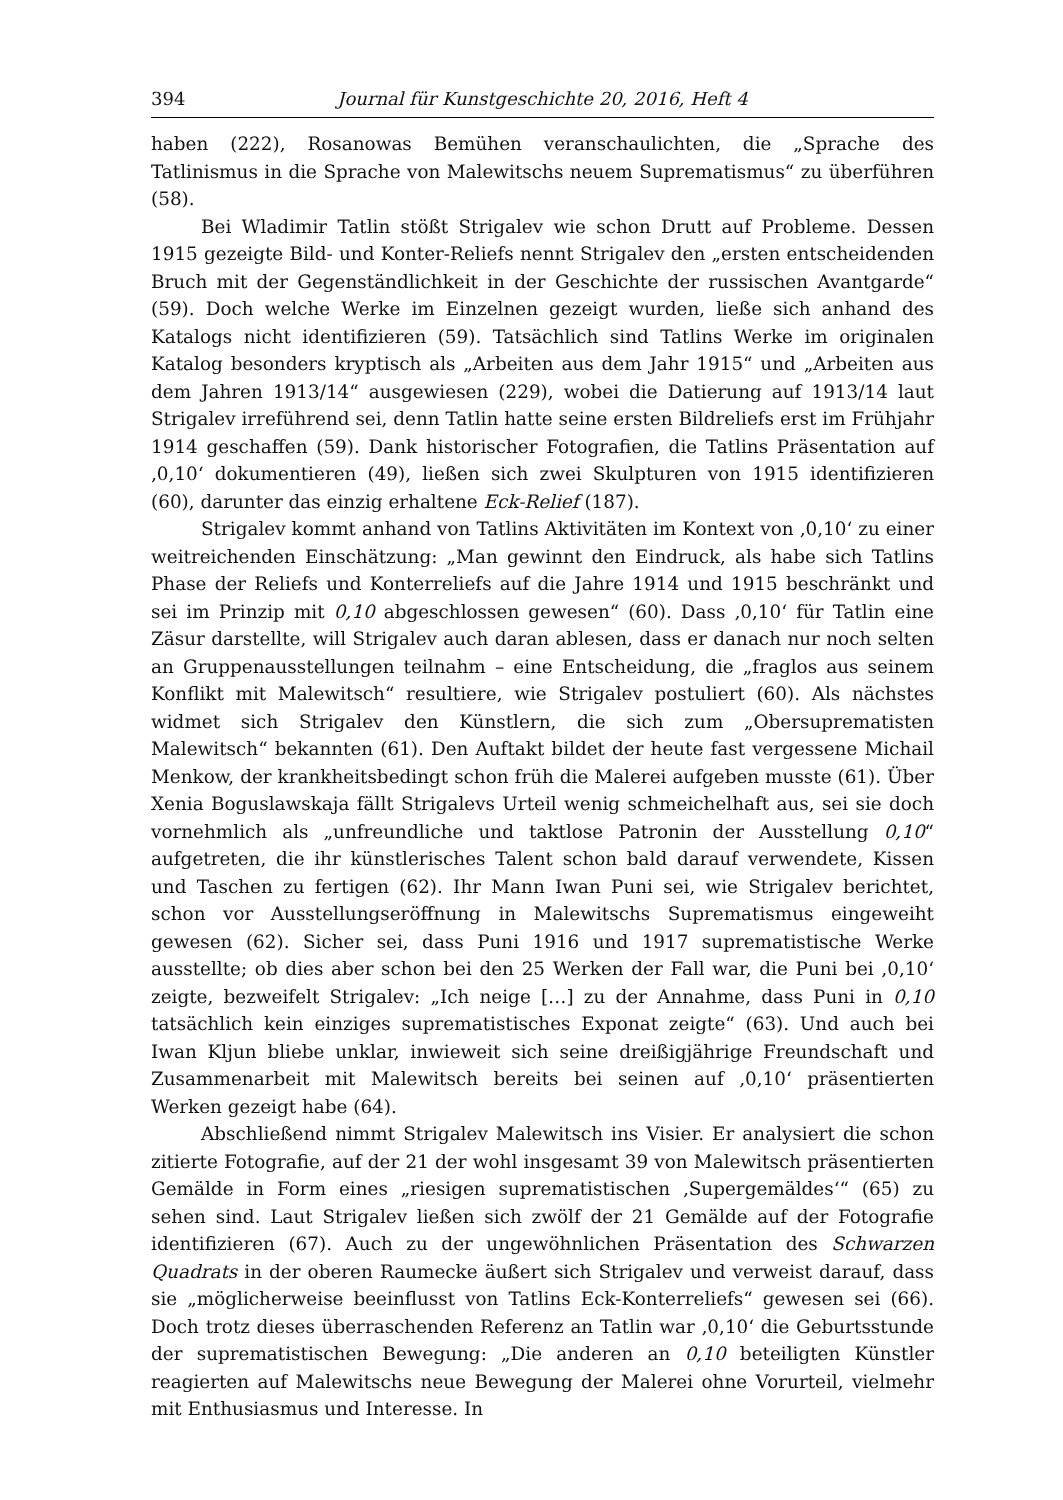394 Journal für Kunstgeschichte 20, 2016, Heft 4
haben (222), Rosanowas Bemühen veranschaulichten, die „Sprache des Tatlinismus in die Sprache von Malewitschs neuem Suprematismus“ zu überführen (58).
Bei Wladimir Tatlin stößt Strigalev wie schon Drutt auf Probleme. Dessen 1915 gezeigte Bild- und Konter-Reliefs nennt Strigalev den „ersten entscheidenden Bruch mit der Gegenständlichkeit in der Geschichte der russischen Avantgarde“ (59). Doch welche Werke im Einzelnen gezeigt wurden, ließe sich anhand des Katalogs nicht identifizieren (59). Tatsächlich sind Tatlins Werke im originalen Katalog besonders kryptisch als „Arbeiten aus dem Jahr 1915“ und „Arbeiten aus dem Jahren 1913/14“ ausgewiesen (229), wobei die Datierung auf 1913/14 laut Strigalev irreführend sei, denn Tatlin hatte seine ersten Bildreliefs erst im Frühjahr 1914 geschaffen (59). Dank historischer Fotografien, die Tatlins Präsentation auf ‚0,10‘ dokumentieren (49), ließen sich zwei Skulpturen von 1915 identifizieren (60), darunter das einzig erhaltene Eck-Relief (187).
Strigalev kommt anhand von Tatlins Aktivitäten im Kontext von ‚0,10‘ zu einer weitreichenden Einschätzung: „Man gewinnt den Eindruck, als habe sich Tatlins Phase der Reliefs und Konterreliefs auf die Jahre 1914 und 1915 beschränkt und sei im Prinzip mit 0,10 abgeschlossen gewesen“ (60). Dass ‚0,10‘ für Tatlin eine Zäsur darstellte, will Strigalev auch daran ablesen, dass er danach nur noch selten an Gruppenausstellungen teilnahm – eine Entscheidung, die „fraglos aus seinem Konflikt mit Malewitsch“ resultiere, wie Strigalev postuliert (60). Als nächstes widmet sich Strigalev den Künstlern, die sich zum „Obersuprematisten Malewitsch“ bekannten (61). Den Auftakt bildet der heute fast vergessene Michail Menkow, der krankheitsbedingt schon früh die Malerei aufgeben musste (61). Über Xenia Boguslawskaja fällt Strigalevs Urteil wenig schmeichelhaft aus, sei sie doch vornehmlich als „unfreundliche und taktlose Patronin der Ausstellung 0,10“ aufgetreten, die ihr künstlerisches Talent schon bald darauf verwendete, Kissen und Taschen zu fertigen (62). Ihr Mann Iwan Puni sei, wie Strigalev berichtet, schon vor Ausstellungseröffnung in Malewitschs Suprematismus eingeweiht gewesen (62). Sicher sei, dass Puni 1916 und 1917 suprematistische Werke ausstellte; ob dies aber schon bei den 25 Werken der Fall war, die Puni bei ‚0,10‘ zeigte, bezweifelt Strigalev: „Ich neige […] zu der Annahme, dass Puni in 0,10 tatsächlich kein einziges suprematistisches Exponat zeigte“ (63). Und auch bei Iwan Kljun bliebe unklar, inwieweit sich seine dreißigjährige Freundschaft und Zusammenarbeit mit Malewitsch bereits bei seinen auf ‚0,10‘ präsentierten Werken gezeigt habe (64).
Abschließend nimmt Strigalev Malewitsch ins Visier. Er analysiert die schon zitierte Fotografie, auf der 21 der wohl insgesamt 39 von Malewitsch präsentierten Gemälde in Form eines „riesigen suprematistischen ‚Supergemäldes‘“ (65) zu sehen sind. Laut Strigalev ließen sich zwölf der 21 Gemälde auf der Fotografie identifizieren (67). Auch zu der ungewöhnlichen Präsentation des Schwarzen Quadrats in der oberen Raumecke äußert sich Strigalev und verweist darauf, dass sie „möglicherweise beeinflusst von Tatlins Eck-Konterreliefs“ gewesen sei (66). Doch trotz dieses überraschenden Referenz an Tatlin war ‚0,10‘ die Geburtsstunde der suprematistischen Bewegung: „Die anderen an 0,10 beteiligten Künstler reagierten auf Malewitschs neue Bewegung der Malerei ohne Vorurteil, vielmehr mit Enthusiasmus und Interesse. In